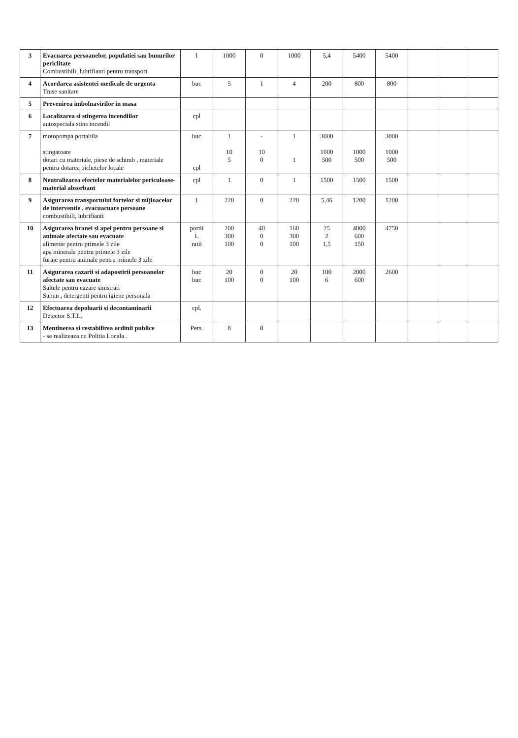| 3 | Evacuarea persoanelor, populatiei sau bunurilor periclitate Combustibili, lubrifianti pentru transport | l | 1000 | 0 | 1000 | 5,4 | 5400 | 5400 | | | |
| 4 | Acordarea asistentei medicale de urgenta Truse sanitare | buc | 5 | 1 | 4 | 200 | 800 | 800 | | | |
| 5 | Prevenirea imbolnavirilor in masa | | | | | | | | | | |
| 6 | Localizarea si stingerea incendiilor autospeciala stins incendii | cpl | | | | | | | | | |
| 7 | motopompa portabila stingatoare dotari cu materiale, piese de schimb , materiale pentru dotarea pichetelor locale | buc cpl | 1 10 5 | - 10 0 | 1 1 | 3000 1000 500 | 1000 500 | 3000 1000 500 | | | |
| 8 | Neutralizarea efectelor materialelor periculoase-material absorbant | cpl | 1 | 0 | 1 | 1500 | 1500 | 1500 | | | |
| 9 | Asigurarea transportului fortelor si mijloacelor de interventie , evacuacuare persoane combustibili, lubrifianti | l | 220 | 0 | 220 | 5,46 | 1200 | 1200 | | | |
| 10 | Asigurarea hranei si apei pentru persoane si animale afectate sau evacuate alimente pentru primele 3 zile apa minerala pentru primele 3 zile furaje pentru animale pentru primele 3 zile | portii L ratii | 200 300 100 | 40 0 0 | 160 300 100 | 25 2 1,5 | 4000 600 150 | 4750 | | | |
| 11 | Asigurarea cazarii si adapostirii persoanelor afectate sau evacuate Saltele pentru cazare sinistrati Sapun , detergenti pentru igiene personala | buc buc | 20 100 | 0 0 | 20 100 | 100 6 | 2000 600 | 2600 | | | |
| 12 | Efectuarea depoluarii si decontaminarii Detector S.T.L. | cpl. | | | | | | | | | |
| 13 | Mentinerea si restabilirea ordinii publice - se realizeaza cu Politia Locala . | Pers. | 8 | 8 | | | | | | | |